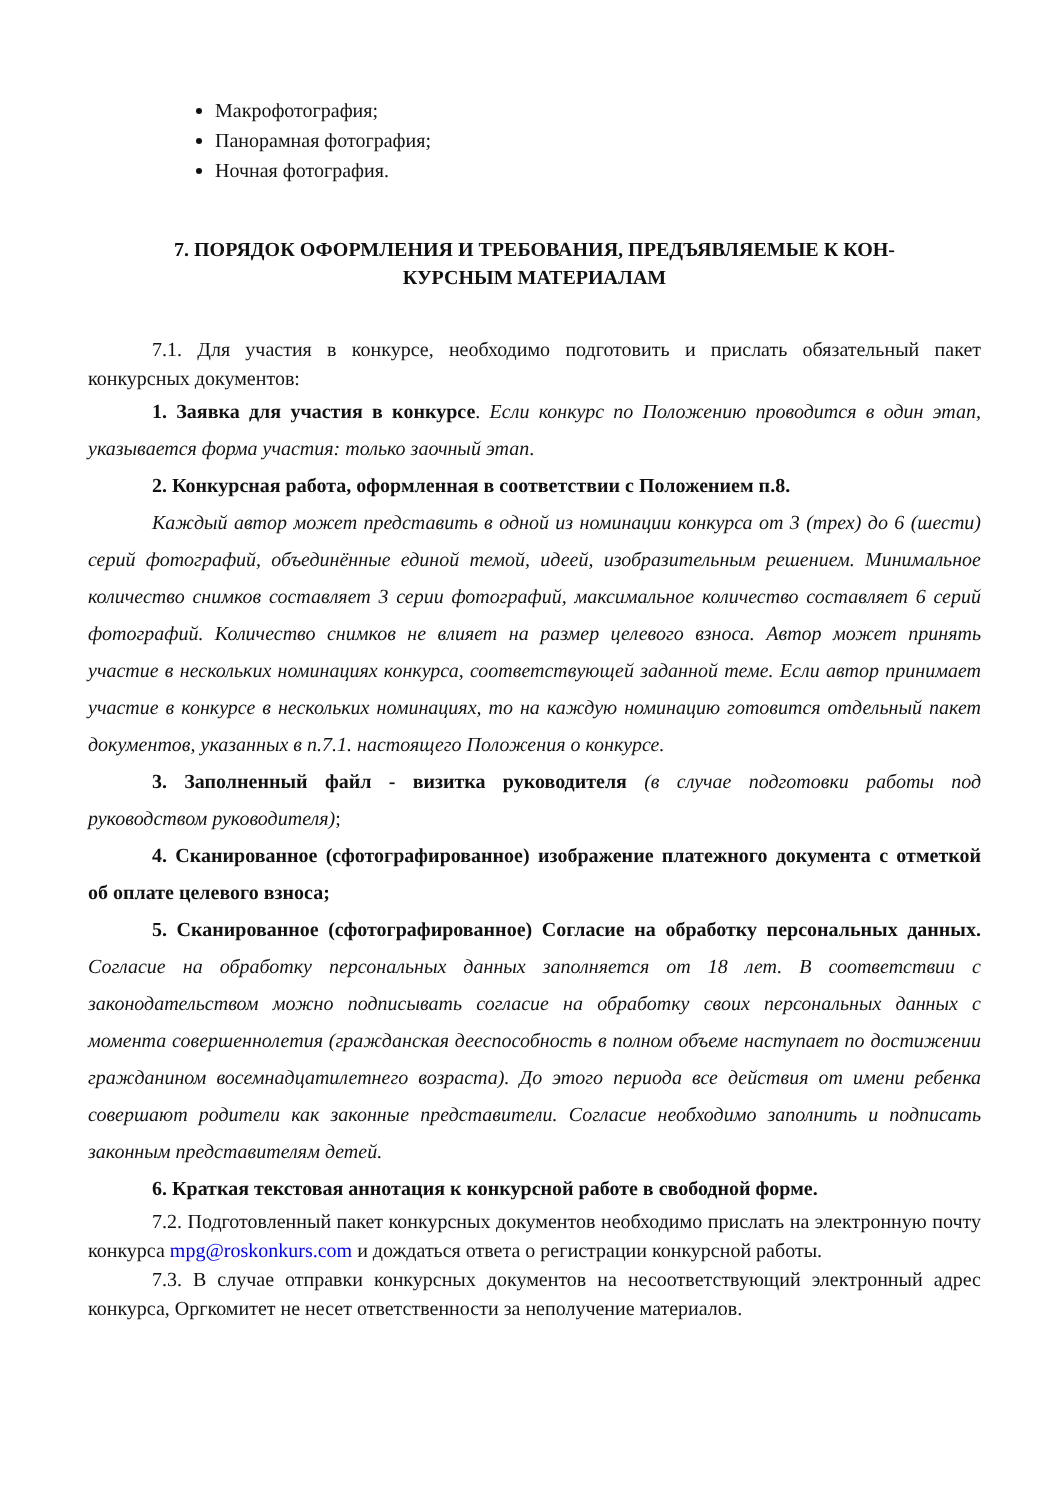Макрофотография;
Панорамная фотография;
Ночная фотография.
7. ПОРЯДОК ОФОРМЛЕНИЯ И ТРЕБОВАНИЯ, ПРЕДЪЯВЛЯЕМЫЕ К КОН-
КУРСНЫМ МАТЕРИАЛАМ
7.1. Для участия в конкурсе, необходимо подготовить и прислать обязательный пакет конкурсных документов:
1. Заявка для участия в конкурсе. Если конкурс по Положению проводится в один этап, указывается форма участия: только заочный этап.
2. Конкурсная работа, оформленная в соответствии с Положением п.8.
Каждый автор может представить в одной из номинации конкурса от 3 (трех) до 6 (шести) серий фотографий, объединённые единой темой, идеей, изобразительным решением. Минимальное количество снимков составляет 3 серии фотографий, максимальное количество составляет 6 серий фотографий. Количество снимков не влияет на размер целевого взноса. Автор может принять участие в нескольких номинациях конкурса, соответствующей заданной теме. Если автор принимает участие в конкурсе в нескольких номинациях, то на каждую номинацию готовится отдельный пакет документов, указанных в п.7.1. настоящего Положения о конкурсе.
3. Заполненный файл - визитка руководителя (в случае подготовки работы под руководством руководителя);
4. Сканированное (сфотографированное) изображение платежного документа с отметкой об оплате целевого взноса;
5. Сканированное (сфотографированное) Согласие на обработку персональных данных. Согласие на обработку персональных данных заполняется от 18 лет. В соответствии с законодательством можно подписывать согласие на обработку своих персональных данных с момента совершеннолетия (гражданская дееспособность в полном объеме наступает по достижении гражданином восемнадцатилетнего возраста). До этого периода все действия от имени ребенка совершают родители как законные представители. Согласие необходимо заполнить и подписать законным представителям детей.
6. Краткая текстовая аннотация к конкурсной работе в свободной форме.
7.2. Подготовленный пакет конкурсных документов необходимо прислать на электронную почту конкурса mpg@roskonkurs.com и дождаться ответа о регистрации конкурсной работы.
7.3. В случае отправки конкурсных документов на несоответствующий электронный адрес конкурса, Оргкомитет не несет ответственности за неполучение материалов.